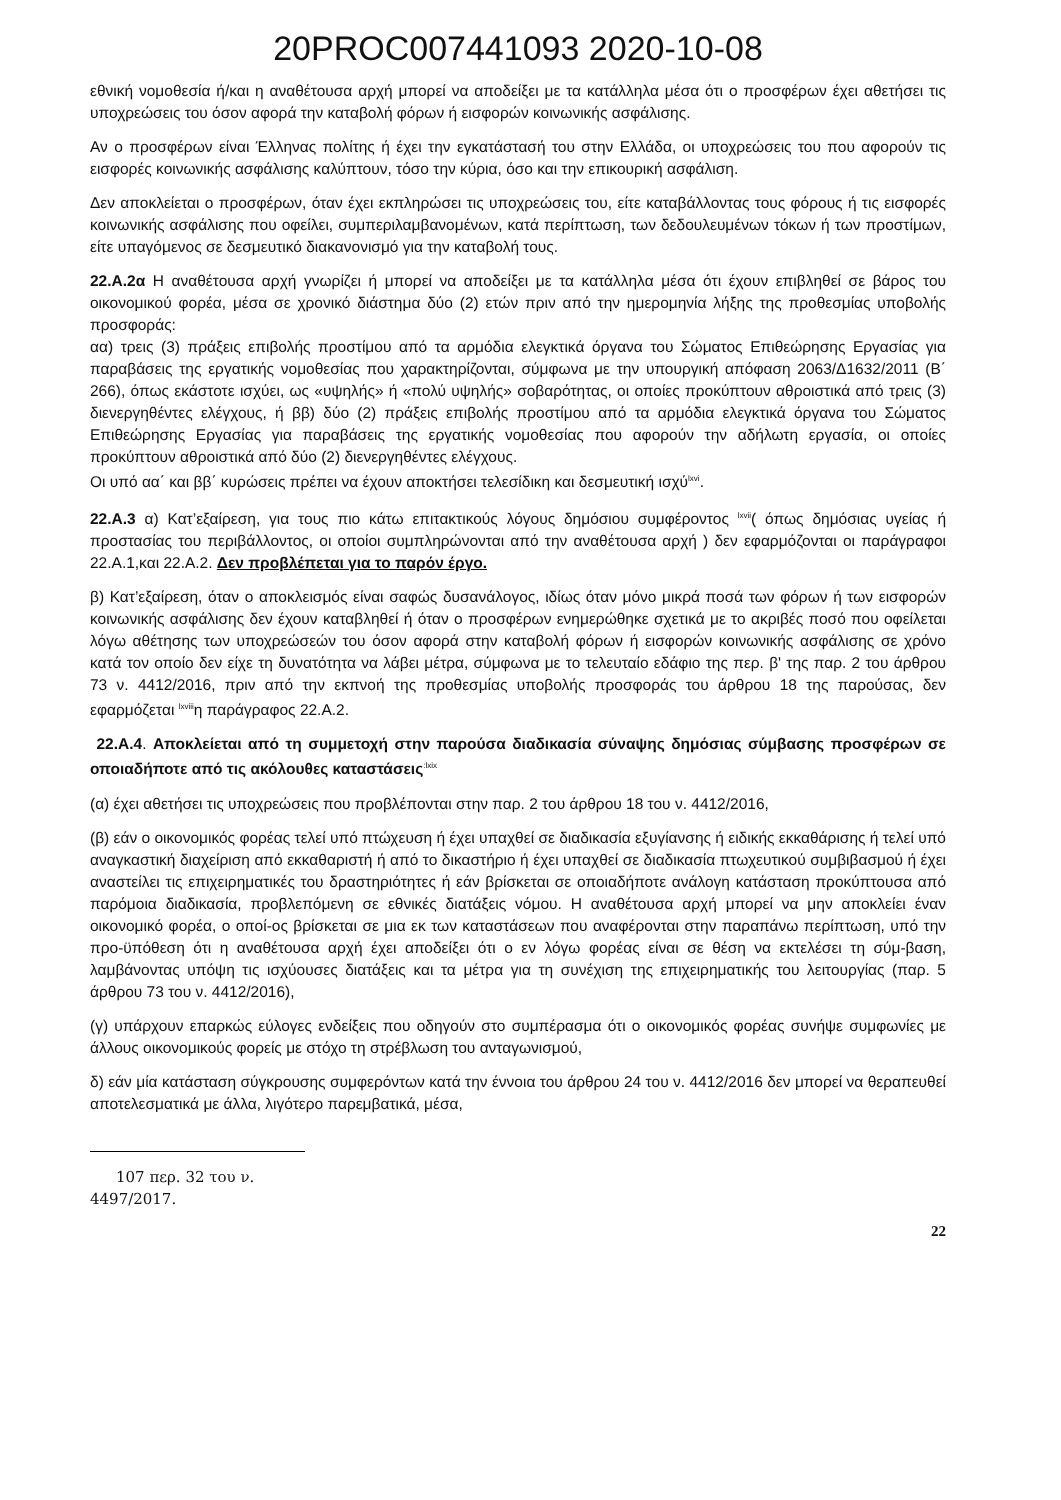20PROC007441093 2020-10-08
εθνική νομοθεσία ή/και η αναθέτουσα αρχή μπορεί να αποδείξει με τα κατάλληλα μέσα ότι ο προσφέρων έχει αθετήσει τις υποχρεώσεις του όσον αφορά την καταβολή φόρων ή εισφορών κοινωνικής ασφάλισης.
Αν ο προσφέρων είναι Έλληνας πολίτης ή έχει την εγκατάστασή του στην Ελλάδα, οι υποχρεώσεις του που αφορούν τις εισφορές κοινωνικής ασφάλισης καλύπτουν, τόσο την κύρια, όσο και την επικουρική ασφάλιση.
Δεν αποκλείεται ο προσφέρων, όταν έχει εκπληρώσει τις υποχρεώσεις του, είτε καταβάλλοντας τους φόρους ή τις εισφορές κοινωνικής ασφάλισης που οφείλει, συμπεριλαμβανομένων, κατά περίπτωση, των δεδουλευμένων τόκων ή των προστίμων, είτε υπαγόμενος σε δεσμευτικό διακανονισμό για την καταβολή τους.
22.Α.2α Η αναθέτουσα αρχή γνωρίζει ή μπορεί να αποδείξει με τα κατάλληλα μέσα ότι έχουν επιβληθεί σε βάρος του οικονομικού φορέα, μέσα σε χρονικό διάστημα δύο (2) ετών πριν από την ημερομηνία λήξης της προθεσμίας υποβολής προσφοράς:
αα) τρεις (3) πράξεις επιβολής προστίμου από τα αρμόδια ελεγκτικά όργανα του Σώματος Επιθεώρησης Εργασίας για παραβάσεις της εργατικής νομοθεσίας που χαρακτηρίζονται, σύμφωνα με την υπουργική απόφαση 2063/Δ1632/2011 (Β΄ 266), όπως εκάστοτε ισχύει, ως «υψηλής» ή «πολύ υψηλής» σοβαρότητας, οι οποίες προκύπτουν αθροιστικά από τρεις (3) διενεργηθέντες ελέγχους, ή ββ) δύο (2) πράξεις επιβολής προστίμου από τα αρμόδια ελεγκτικά όργανα του Σώματος Επιθεώρησης Εργασίας για παραβάσεις της εργατικής νομοθεσίας που αφορούν την αδήλωτη εργασία, οι οποίες προκύπτουν αθροιστικά από δύο (2) διενεργηθέντες ελέγχους.
Οι υπό αα΄ και ββ΄ κυρώσεις πρέπει να έχουν αποκτήσει τελεσίδικη και δεσμευτική ισχύ<sup>lxvi</sup>.
22.Α.3 α) Κατ’εξαίρεση, για τους πιο κάτω επιτακτικούς λόγους δημόσιου συμφέροντος <sup>lxvii</sup>( όπως δημόσιας υγείας ή προστασίας του περιβάλλοντος, οι οποίοι συμπληρώνονται από την αναθέτουσα αρχή ) δεν εφαρμόζονται οι παράγραφοι 22.Α.1,και 22.Α.2. Δεν προβλέπεται για το παρόν έργο.
β) Κατ’εξαίρεση, όταν ο αποκλεισμός είναι σαφώς δυσανάλογος, ιδίως όταν μόνο μικρά ποσά των φόρων ή των εισφορών κοινωνικής ασφάλισης δεν έχουν καταβληθεί ή όταν ο προσφέρων ενημερώθηκε σχετικά με το ακριβές ποσό που οφείλεται λόγω αθέτησης των υποχρεώσεών του όσον αφορά στην καταβολή φόρων ή εισφορών κοινωνικής ασφάλισης σε χρόνο κατά τον οποίο δεν είχε τη δυνατότητα να λάβει μέτρα, σύμφωνα με το τελευταίο εδάφιο της περ. β' της παρ. 2 του άρθρου 73 ν. 4412/2016, πριν από την εκπνοή της προθεσμίας υποβολής προσφοράς του άρθρου 18 της παρούσας, δεν εφαρμόζεται <sup>lxviii</sup>η παράγραφος 22.Α.2.
22.Α.4. Αποκλείεται από τη συμμετοχή στην παρούσα διαδικασία σύναψης δημόσιας σύμβασης προσφέρων σε οποιαδήποτε από τις ακόλουθες καταστάσεις<sup>:lxix</sup>
(α) έχει αθετήσει τις υποχρεώσεις που προβλέπονται στην παρ. 2 του άρθρου 18 του ν. 4412/2016,
(β) εάν ο οικονομικός φορέας τελεί υπό πτώχευση ή έχει υπαχθεί σε διαδικασία εξυγίανσης ή ειδικής εκκαθάρισης ή τελεί υπό αναγκαστική διαχείριση από εκκαθαριστή ή από το δικαστήριο ή έχει υπαχθεί σε διαδικασία πτωχευτικού συμβιβασμού ή έχει αναστείλει τις επιχειρηματικές του δραστηριότητες ή εάν βρίσκεται σε οποιαδήποτε ανάλογη κατάσταση προκύπτουσα από παρόμοια διαδικασία, προβλεπόμενη σε εθνικές διατάξεις νόμου. Η αναθέτουσα αρχή μπορεί να μην αποκλείει έναν οικονομικό φορέα, ο οποί-ος βρίσκεται σε μια εκ των καταστάσεων που αναφέρονται στην παραπάνω περίπτωση, υπό την προ-ϋπόθεση ότι η αναθέτουσα αρχή έχει αποδείξει ότι ο εν λόγω φορέας είναι σε θέση να εκτελέσει τη σύμ-βαση, λαμβάνοντας υπόψη τις ισχύουσες διατάξεις και τα μέτρα για τη συνέχιση της επιχειρηματικής του λειτουργίας (παρ. 5 άρθρου 73 του ν. 4412/2016),
(γ) υπάρχουν επαρκώς εύλογες ενδείξεις που οδηγούν στο συμπέρασμα ότι ο οικονομικός φορέας συνήψε συμφωνίες με άλλους οικονομικούς φορείς με στόχο τη στρέβλωση του ανταγωνισμού,
δ) εάν μία κατάσταση σύγκρουσης συμφερόντων κατά την έννοια του άρθρου 24 του ν. 4412/2016 δεν μπορεί να θεραπευθεί αποτελεσματικά με άλλα, λιγότερο παρεμβατικά, μέσα,
107 περ. 32 του ν. 4497/2017.
22